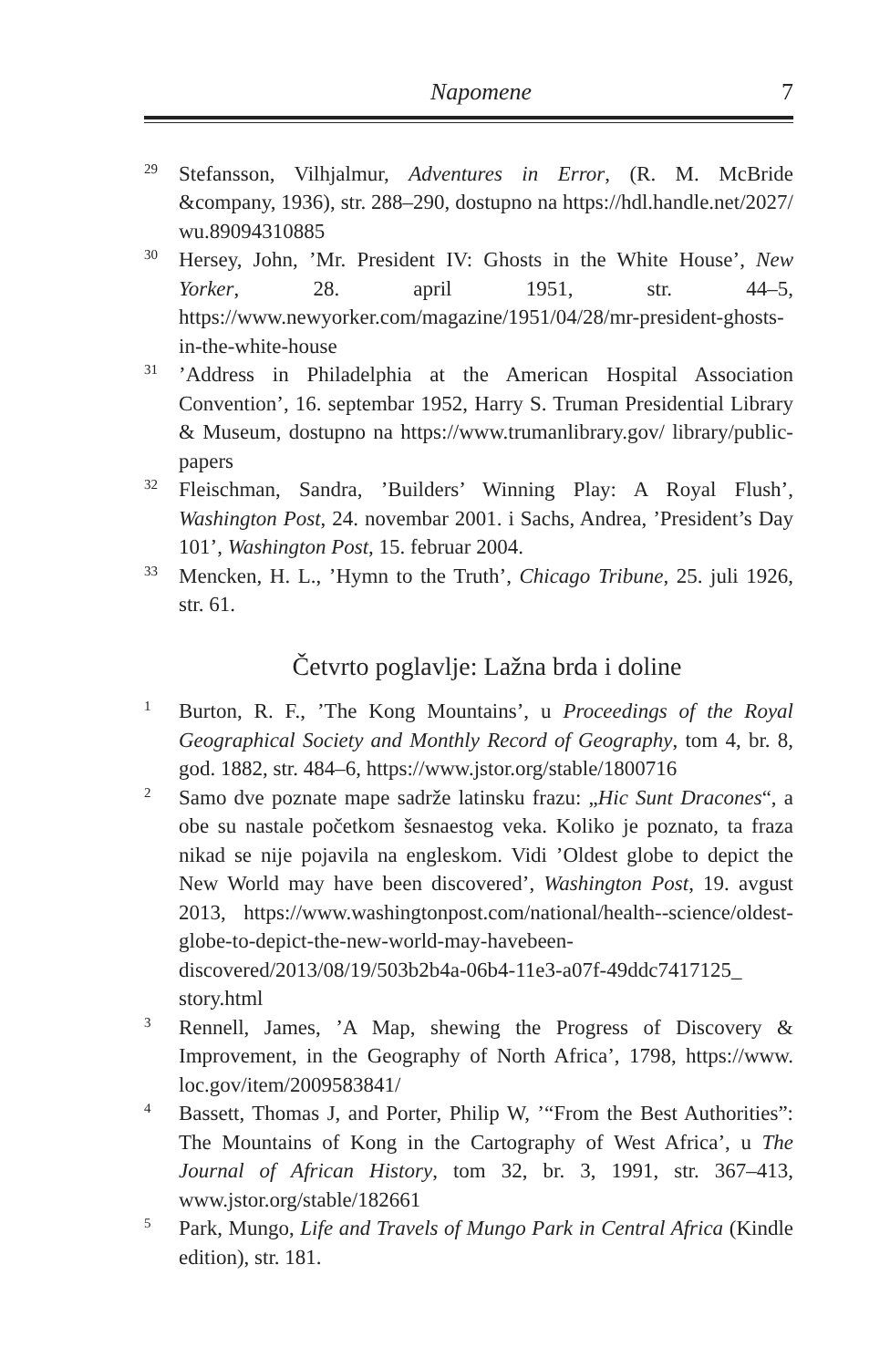Napomene 7
29 Stefansson, Vilhjalmur, Adventures in Error, (R. M. McBride &company, 1936), str. 288–290, dostupno na https://hdl.handle.net/2027/ wu.89094310885
30 Hersey, John, ’Mr. President IV: Ghosts in the White House’, New Yorker, 28. april 1951, str. 44–5, https://www.newyorker.com/magazine/1951/04/28/mr-president-ghosts-in-the-white-house
31’Address in Philadelphia at the American Hospital Association Convention’, 16. septembar 1952, Harry S. Truman Presidential Library & Museum, dostupno na https://www.trumanlibrary.gov/ library/public-papers
32 Fleischman, Sandra, ’Builders’ Winning Play: A Royal Flush’, Washington Post, 24. novembar 2001. i Sachs, Andrea, ’President’s Day 101’, Washington Post, 15. februar 2004.
33 Mencken, H. L., ’Hymn to the Truth’, Chicago Tribune, 25. juli 1926, str. 61.
Četvrto poglavlje: Lažna brda i doline
1 Burton, R. F., ’The Kong Mountains’, u Proceedings of the Royal Geographical Society and Monthly Record of Geography, tom 4, br. 8, god. 1882, str. 484–6, https://www.jstor.org/stable/1800716
2 Samo dve poznate mape sadrže latinsku frazu: „Hic Sunt Dracones“, a obe su nastale početkom šesnaestog veka. Koliko je poznato, ta fraza nikad se nije pojavila na engleskom. Vidi ’Oldest globe to depict the New World may have been discovered’, Washington Post, 19. avgust 2013, https://www.washingtonpost.com/national/health--science/oldest-globe-to-depict-the-new-world-may-havebeen-discovered/2013/08/19/503b2b4a-06b4-11e3-a07f-49ddc7417125_ story.html
3 Rennell, James, ’A Map, shewing the Progress of Discovery & Improvement, in the Geography of North Africa’, 1798, https://www. loc.gov/item/2009583841/
4 Bassett, Thomas J, and Porter, Philip W, ’“From the Best Authorities”: The Mountains of Kong in the Cartography of West Africa’, u The Journal of African History, tom 32, br. 3, 1991, str. 367–413, www.jstor.org/stable/182661
5 Park, Mungo, Life and Travels of Mungo Park in Central Africa (Kindle edition), str. 181.